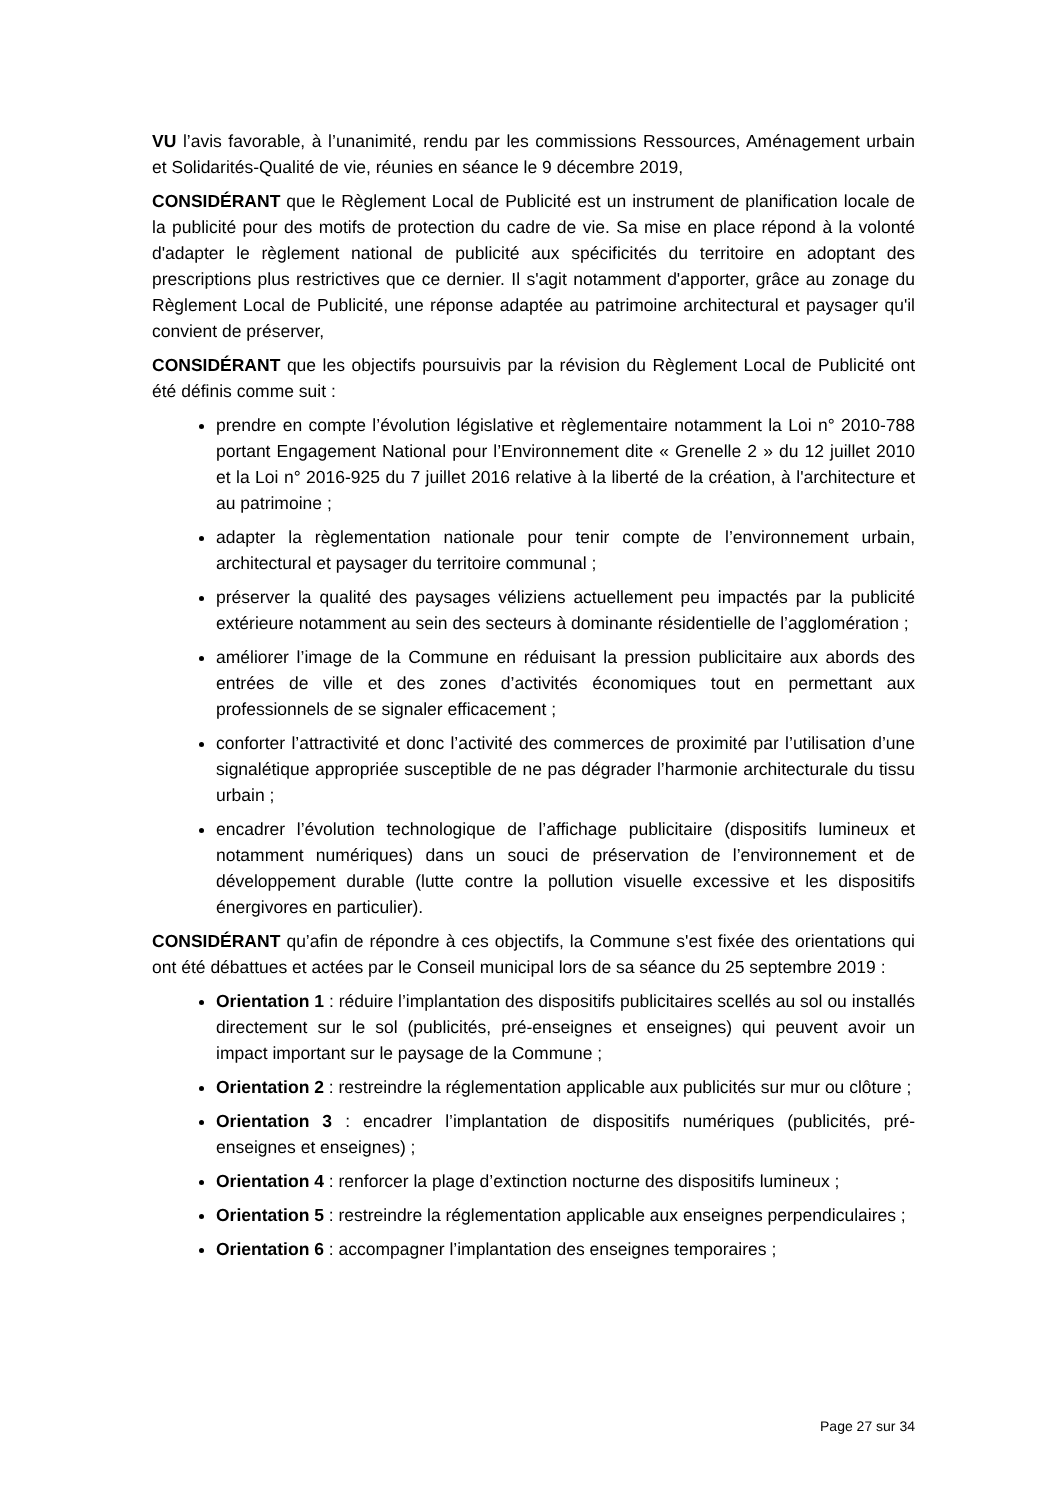VU l’avis favorable, à l’unanimité, rendu par les commissions Ressources, Aménagement urbain et Solidarités-Qualité de vie, réunies en séance le 9 décembre 2019,
CONSIDÉRANT que le Règlement Local de Publicité est un instrument de planification locale de la publicité pour des motifs de protection du cadre de vie. Sa mise en place répond à la volonté d'adapter le règlement national de publicité aux spécificités du territoire en adoptant des prescriptions plus restrictives que ce dernier. Il s'agit notamment d'apporter, grâce au zonage du Règlement Local de Publicité, une réponse adaptée au patrimoine architectural et paysager qu'il convient de préserver,
CONSIDÉRANT que les objectifs poursuivis par la révision du Règlement Local de Publicité ont été définis comme suit :
prendre en compte l’évolution législative et règlementaire notamment la Loi n° 2010-788 portant Engagement National pour l’Environnement dite « Grenelle 2 » du 12 juillet 2010 et la Loi n° 2016-925 du 7 juillet 2016 relative à la liberté de la création, à l'architecture et au patrimoine ;
adapter la règlementation nationale pour tenir compte de l’environnement urbain, architectural et paysager du territoire communal ;
préserver la qualité des paysages véliziens actuellement peu impactés par la publicité extérieure notamment au sein des secteurs à dominante résidentielle de l’agglomération ;
améliorer l’image de la Commune en réduisant la pression publicitaire aux abords des entrées de ville et des zones d’activités économiques tout en permettant aux professionnels de se signaler efficacement ;
conforter l’attractivité et donc l’activité des commerces de proximité par l’utilisation d’une signalétique appropriée susceptible de ne pas dégrader l’harmonie architecturale du tissu urbain ;
encadrer l’évolution technologique de l’affichage publicitaire (dispositifs lumineux et notamment numériques) dans un souci de préservation de l’environnement et de développement durable (lutte contre la pollution visuelle excessive et les dispositifs énergivores en particulier).
CONSIDÉRANT qu’afin de répondre à ces objectifs, la Commune s'est fixée des orientations qui ont été débattues et actées par le Conseil municipal lors de sa séance du 25 septembre 2019 :
Orientation 1 : réduire l’implantation des dispositifs publicitaires scellés au sol ou installés directement sur le sol (publicités, pré-enseignes et enseignes) qui peuvent avoir un impact important sur le paysage de la Commune ;
Orientation 2 : restreindre la réglementation applicable aux publicités sur mur ou clôture ;
Orientation 3 : encadrer l’implantation de dispositifs numériques (publicités, pré-enseignes et enseignes) ;
Orientation 4 : renforcer la plage d’extinction nocturne des dispositifs lumineux ;
Orientation 5 : restreindre la réglementation applicable aux enseignes perpendiculaires ;
Orientation 6 : accompagner l’implantation des enseignes temporaires ;
Page 27 sur 34